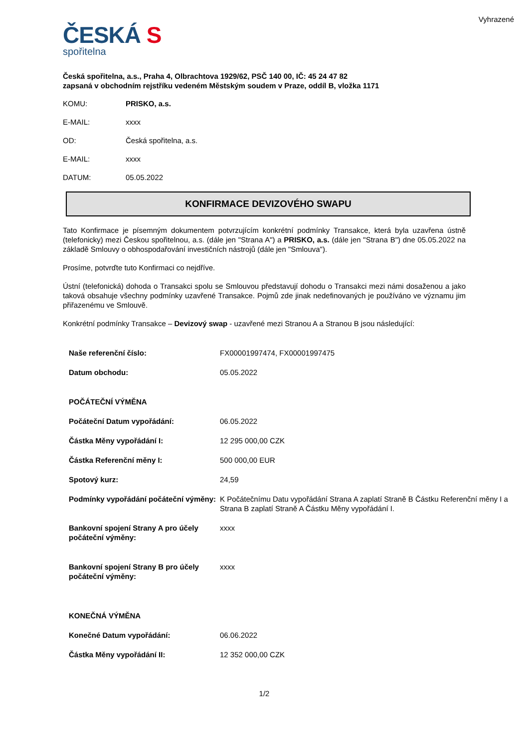Vyhrazené
ČESKÁ S
spořitelna
Česká spořitelna, a.s., Praha 4, Olbrachtova 1929/62, PSČ 140 00, IČ: 45 24 47 82
zapsaná v obchodním rejstříku vedeném Městským soudem v Praze, oddíl B, vložka 1171
| KOMU: | PRISKO, a.s. |
| E-MAIL: | xxxx |
| OD: | Česká spořitelna, a.s. |
| E-MAIL: | xxxx |
| DATUM: | 05.05.2022 |
KONFIRMACE DEVIZOVÉHO SWAPU
Tato Konfirmace je písemným dokumentem potvrzujícím konkrétní podmínky Transakce, která byla uzavřena ústně (telefonicky) mezi Českou spořitelnou, a.s. (dále jen "Strana A") a PRISKO, a.s. (dále jen "Strana B") dne 05.05.2022 na základě Smlouvy o obhospodařování investičních nástrojů (dále jen "Smlouva").
Prosíme, potvrďte tuto Konfirmaci co nejdříve.
Ústní (telefonická) dohoda o Transakci spolu se Smlouvou představují dohodu o Transakci mezi námi dosaženou a jako taková obsahuje všechny podmínky uzavřené Transakce. Pojmů zde jinak nedefinovaných je používáno ve významu jim přiřazenému ve Smlouvě.
Konkrétní podmínky Transakce – Devizový swap - uzavřené mezi Stranou A a Stranou B jsou následující:
| Naše referenční číslo: | FX00001997474, FX00001997475 |
| Datum obchodu: | 05.05.2022 |
| POČÁTEČNÍ VÝMĚNA | |
| Počáteční Datum vypořádání: | 06.05.2022 |
| Částka Měny vypořádání I: | 12 295 000,00 CZK |
| Částka Referenční měny I: | 500 000,00 EUR |
| Spotový kurz: | 24,59 |
| Podmínky vypořádání počáteční výměny: | K Počátečnímu Datu vypořádání Strana A zaplatí Straně B Částku Referenční měny I a Strana B zaplatí Straně A Částku Měny vypořádání I. |
| Bankovní spojení Strany A pro účely počáteční výměny: | xxxx |
| Bankovní spojení Strany B pro účely počáteční výměny: | xxxx |
| KONEČNÁ VÝMĚNA | |
| Konečné Datum vypořádání: | 06.06.2022 |
| Částka Měny vypořádání II: | 12 352 000,00 CZK |
1/2